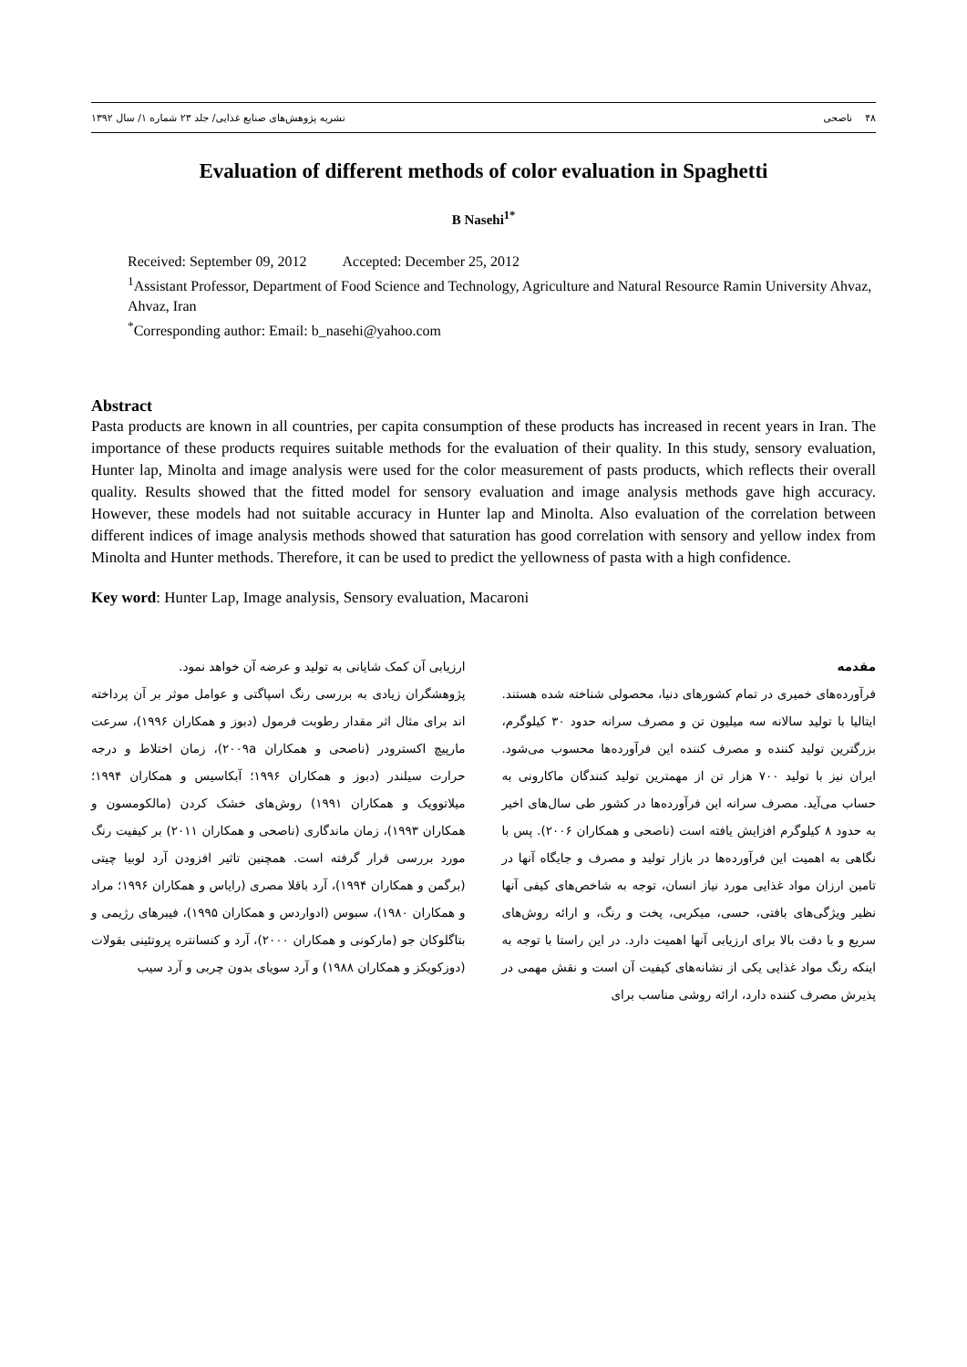۴۸ ناصحی نشریه پژوهش‌های صنایع غذایی/ جلد ۲۳ شماره ۱/ سال ۱۳۹۲
Evaluation of different methods of color evaluation in Spaghetti
B Nasehi<sup>1*</sup>
Received: September 09, 2012 Accepted: December 25, 2012
<sup>1</sup> Assistant Professor, Department of Food Science and Technology, Agriculture and Natural Resource Ramin University Ahvaz, Ahvaz, Iran
<sup>*</sup> Corresponding author: Email: b_nasehi@yahoo.com
Abstract
Pasta products are known in all countries, per capita consumption of these products has increased in recent years in Iran. The importance of these products requires suitable methods for the evaluation of their quality. In this study, sensory evaluation, Hunter lap, Minolta and image analysis were used for the color measurement of pasts products, which reflects their overall quality. Results showed that the fitted model for sensory evaluation and image analysis methods gave high accuracy. However, these models had not suitable accuracy in Hunter lap and Minolta. Also evaluation of the correlation between different indices of image analysis methods showed that saturation has good correlation with sensory and yellow index from Minolta and Hunter methods. Therefore, it can be used to predict the yellowness of pasta with a high confidence.
Key word: Hunter Lap, Image analysis, Sensory evaluation, Macaroni
مقدمه
فرآورده‌های خمیری در تمام کشورهای دنیا، محصولی شناخته شده هستند. ایتالیا با تولید سالانه سه میلیون تن و مصرف سرانه حدود ۳۰ کیلوگرم، بزرگترین تولید کننده و مصرف کننده این فرآورده‌ها محسوب می‌شود. ایران نیز با تولید ۷۰۰ هزار تن از مهمترین تولید کنندگان ماکارونی به حساب می‌آید. مصرف سرانه این فرآورده‌ها در کشور طی سال‌های اخیر به حدود ۸ کیلوگرم افزایش یافته است (ناصحی و همکاران ۲۰۰۶). پس با نگاهی به اهمیت این فرآورده‌ها در بازار تولید و مصرف و جایگاه آنها در تامین ارزان مواد غذایی مورد نیاز انسان، توجه به شاخص‌های کیفی آنها نظیر ویژگی‌های بافتی، حسی، میکربی، پخت و رنگ، و ارائه روش‌های سریع و با دقت بالا برای ارزیابی آنها اهمیت دارد. در این راستا با توجه به اینکه رنگ مواد غذایی یکی از نشانه‌های کیفیت آن است و نقش مهمی در پذیرش مصرف کننده دارد، ارائه روشی مناسب برای
ارزیابی آن کمک شایانی به تولید و عرضه آن خواهد نمود.
پژوهشگران زیادی به بررسی رنگ اسپاگتی و عوامل موثر بر آن پرداخته اند برای مثال اثر مقدار رطوبت فرمول (دبوز و همکاران ۱۹۹۶)، سرعت مارپیچ اکسترودر (ناصحی و همکاران ۲۰۰۹a)، زمان اختلاط و درجه حرارت سیلندر (دبوز و همکاران ۱۹۹۶؛ آبکاسیس و همکاران ۱۹۹۴؛ میلاتوویک و همکاران ۱۹۹۱) روش‌های خشک کردن (مالکومسون و همکاران ۱۹۹۳)، زمان ماندگاری (ناصحی و همکاران ۲۰۱۱) بر کیفیت رنگ مورد بررسی قرار گرفته است. همچنین تاثیر افزودن آرد لوبیا چیتی (برگمن و همکاران ۱۹۹۴)، آرد باقلا مصری (رایاس و همکاران ۱۹۹۶؛ مراد و همکاران ۱۹۸۰)، سبوس (ادواردس و همکاران ۱۹۹۵)، فیبرهای رژیمی و بتاگلوکان جو (مارکونی و همکاران ۲۰۰۰)، آرد و کنسانتره پروتئینی بقولات (دوزکویکز و همکاران ۱۹۸۸) و آرد سویای بدون چربی و آرد سیب